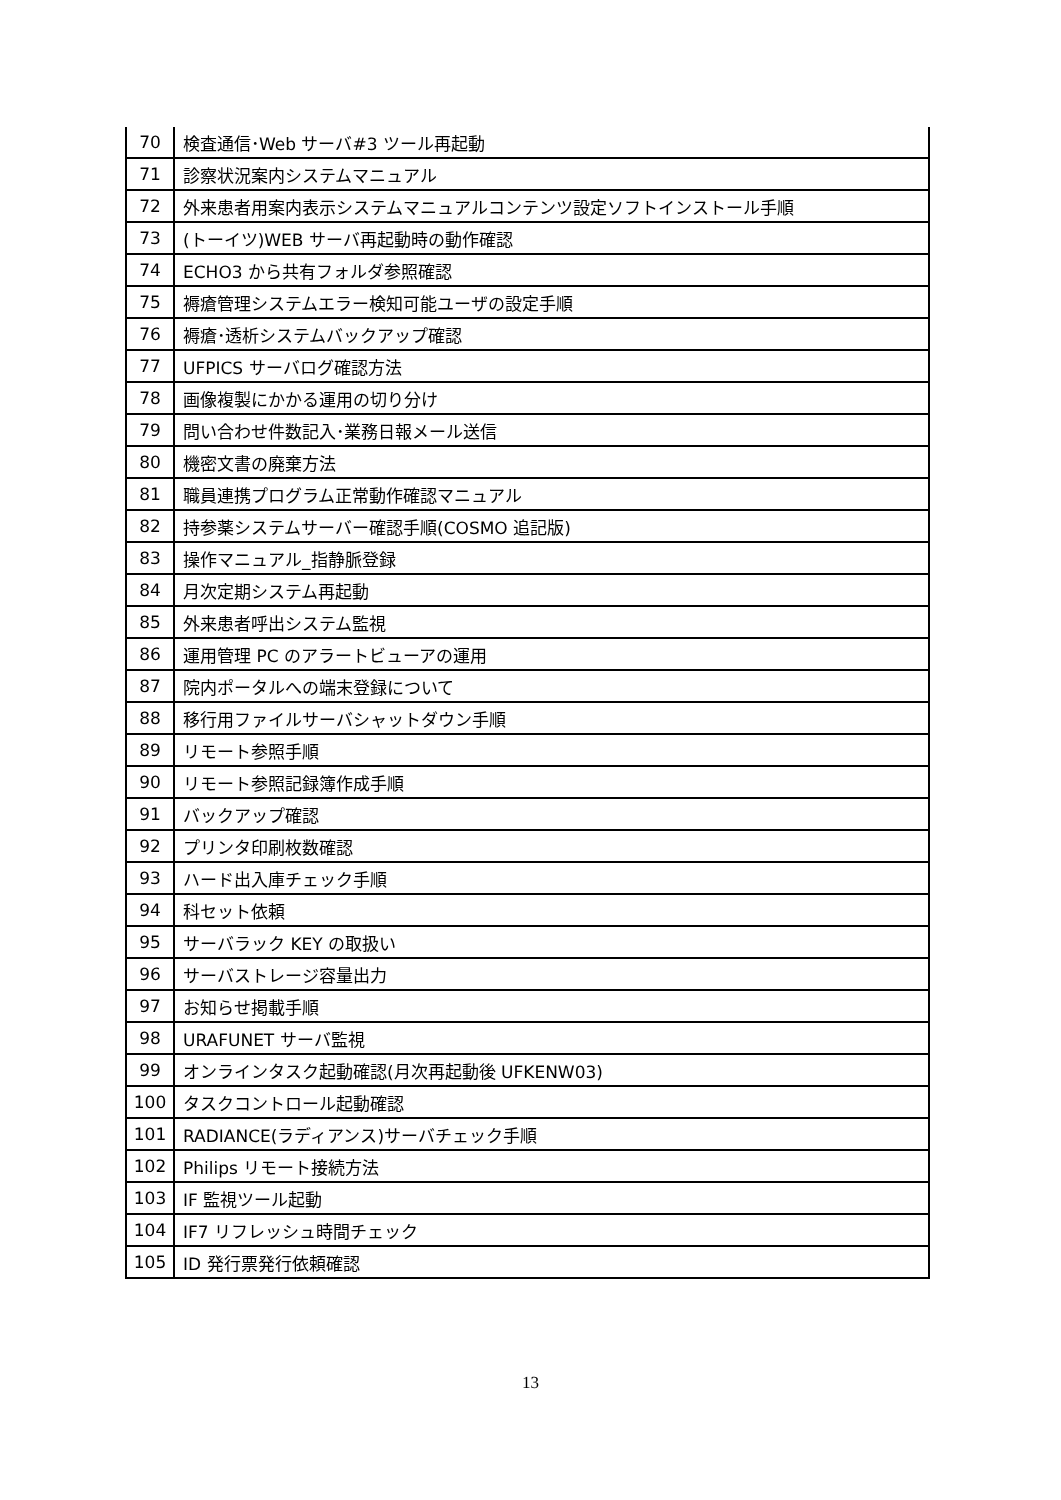| 70 | 検査通信･Web サーバ#3 ツール再起動 |
| 71 | 診察状況案内システムマニュアル |
| 72 | 外来患者用案内表示システムマニュアルコンテンツ設定ソフトインストール手順 |
| 73 | (トーイツ)WEB サーバ再起動時の動作確認 |
| 74 | ECHO3 から共有フォルダ参照確認 |
| 75 | 褥瘡管理システムエラー検知可能ユーザの設定手順 |
| 76 | 褥瘡･透析システムバックアップ確認 |
| 77 | UFPICS サーバログ確認方法 |
| 78 | 画像複製にかかる運用の切り分け |
| 79 | 問い合わせ件数記入･業務日報メール送信 |
| 80 | 機密文書の廃棄方法 |
| 81 | 職員連携プログラム正常動作確認マニュアル |
| 82 | 持参薬システムサーバー確認手順(COSMO 追記版) |
| 83 | 操作マニュアル_指静脈登録 |
| 84 | 月次定期システム再起動 |
| 85 | 外来患者呼出システム監視 |
| 86 | 運用管理 PC のアラートビューアの運用 |
| 87 | 院内ポータルへの端末登録について |
| 88 | 移行用ファイルサーバシャットダウン手順 |
| 89 | リモート参照手順 |
| 90 | リモート参照記録簿作成手順 |
| 91 | バックアップ確認 |
| 92 | プリンタ印刷枚数確認 |
| 93 | ハード出入庫チェック手順 |
| 94 | 科セット依頼 |
| 95 | サーバラック KEY の取扱い |
| 96 | サーバストレージ容量出力 |
| 97 | お知らせ掲載手順 |
| 98 | URAFUNET サーバ監視 |
| 99 | オンラインタスク起動確認(月次再起動後 UFKENW03) |
| 100 | タスクコントロール起動確認 |
| 101 | RADIANCE(ラディアンス)サーバチェック手順 |
| 102 | Philips リモート接続方法 |
| 103 | IF 監視ツール起動 |
| 104 | IF7 リフレッシュ時間チェック |
| 105 | ID 発行票発行依頼確認 |
13